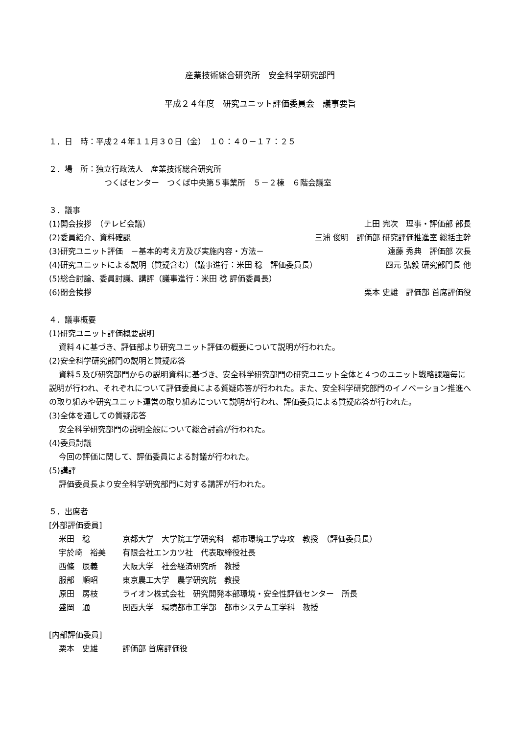産業技術総合研究所　安全科学研究部門
平成２４年度　研究ユニット評価委員会　議事要旨
１．日　時：平成２４年１１月３０日（金）　１０：４０－１７：２５
２．場　所：独立行政法人　産業技術総合研究所
つくばセンター　つくば中央第５事業所　５－２棟　６階会議室
３．議事
(1)開会挨拶　（テレビ会議） 上田 完次　理事・評価部 部長
(2)委員紹介、資料確認 三浦 俊明　評価部 研究評価推進室 総括主幹
(3)研究ユニット評価　－基本的考え方及び実施内容・方法－ 遠藤 秀典　評価部 次長
(4)研究ユニットによる説明（質疑含む）（議事進行：米田 稔　評価委員長） 四元 弘毅 研究部門長 他
(5)総合討論、委員討議、講評（議事進行：米田 稔 評価委員長）
(6)閉会挨拶 栗本 史雄　評価部 首席評価役
４．議事概要
(1)研究ユニット評価概要説明
資料４に基づき、評価部より研究ユニット評価の概要について説明が行われた。
(2)安全科学研究部門の説明と質疑応答
資料５及び研究部門からの説明資料に基づき、安全科学研究部門の研究ユニット全体と４つのユニット戦略課題毎に説明が行われ、それぞれについて評価委員による質疑応答が行われた。また、安全科学研究部門のイノベーション推進への取り組みや研究ユニット運営の取り組みについて説明が行われ、評価委員による質疑応答が行われた。
(3)全体を通しての質疑応答
安全科学研究部門の説明全般について総合討論が行われた。
(4)委員討議
今回の評価に関して、評価委員による討議が行われた。
(5)講評
評価委員長より安全科学研究部門に対する講評が行われた。
５．出席者
[外部評価委員]
米田　稔 京都大学　大学院工学研究科　都市環境工学専攻　教授　（評価委員長）
宇於崎　裕美 有限会社エンカツ社　代表取締役社長
西條　辰義 大阪大学　社会経済研究所　教授
服部　順昭 東京農工大学　農学研究院　教授
原田　房枝 ライオン株式会社　研究開発本部環境・安全性評価センター　所長
盛岡　通 関西大学　環境都市工学部　都市システム工学科　教授
[内部評価委員]
栗本　史雄 評価部 首席評価役